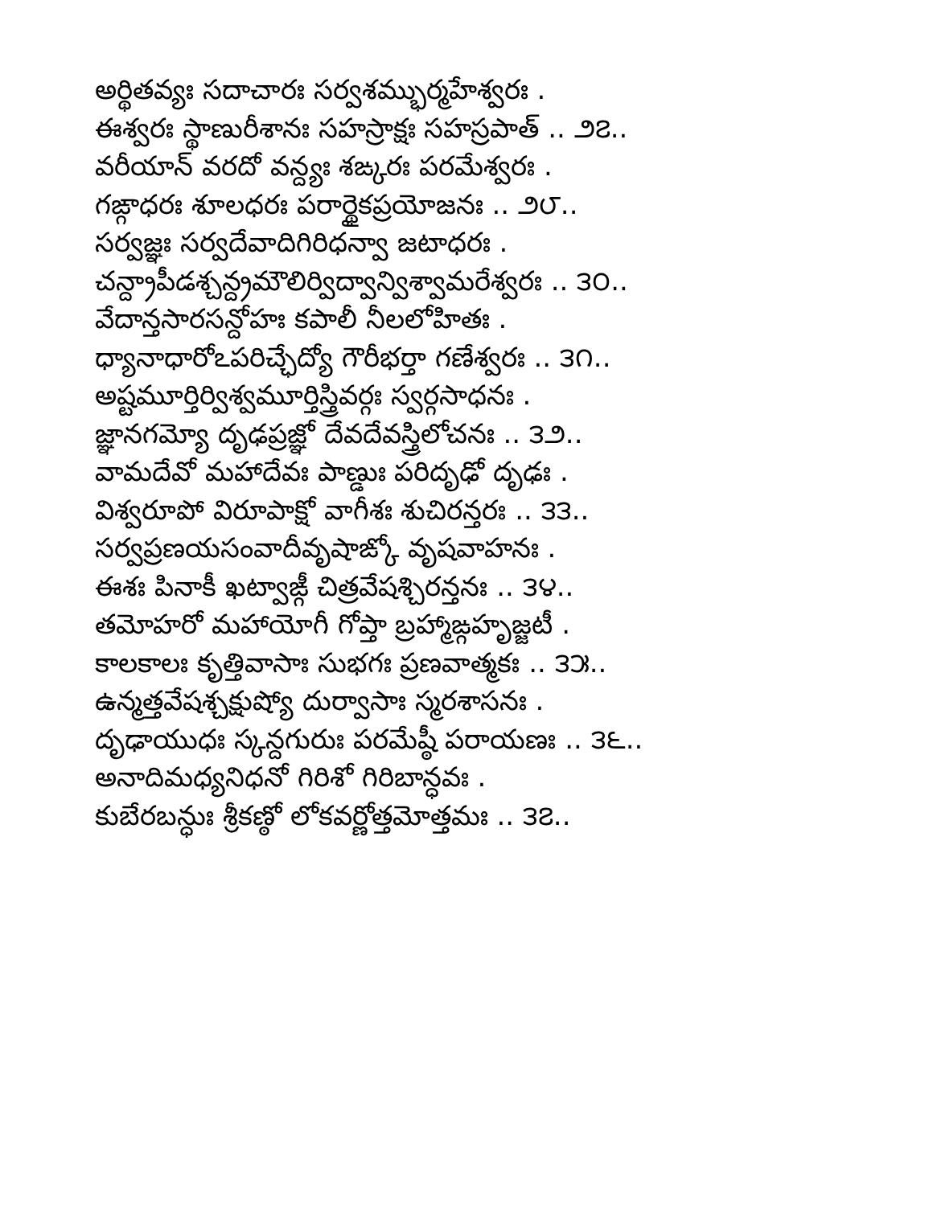అర్థితవ్యః సదాచారః సర్వశమ్భుర్మహేశ్వరః .
ఈశ్వరః స్థాణురీశానః సహస్రాక్షః సహస్రపాత్ .. ౨౭..
వరీయాన్ వరదో వన్ద్యః శఙ్కరః పరమేశ్వరః .
గఙ్గాధరః శూలధరః పరార్థైకప్రయోజనః .. ౨౮..
సర్వజ్ఞః సర్వదేవాదిగిరిధన్వా జటాధరః .
చన్ద్రాపీడశ్చన్ద్రమౌలిర్విద్వాన్విశ్వామరేశ్వరః .. ౩౦..
వేదాన్తసారసన్దోహః కపాలీ నీలలోహితః .
ధ్యానాధారోఽపరిచ్ఛేద్యో గౌరీభర్తా గణేశ్వరః .. ౩౧..
అష్టమూర్తిర్విశ్వమూర్తిస్త్రివర్గః స్వర్గసాధనః .
జ్ఞానగమ్యో దృఢప్రజ్ఞో దేవదేవస్త్రిలోచనః .. ౩౨..
వామదేవో మహాదేవః పాణ్డుః పరిదృఢో దృఢః .
విశ్వరూపో విరూపాక్షో వాగీశః శుచిరన్తరః .. ౩౩..
సర్వప్రణయసంవాదీవృషాఙ్కో వృషవాహనః .
ఈశః పినాకీ ఖట్వాఙ్గీ చిత్రవేషశ్చిరన్తనః .. ౩౪..
తమోహరో మహాయోగీ గోప్తా బ్రహ్మాఙ్గహృజ్జటీ .
కాలకాలః కృత్తివాసాః సుభగః ప్రణవాత్మకః .. ౩౫..
ఉన్మత్తవేషశ్చక్షుష్యో దుర్వాసాః స్మరశాసనః .
దృఢాయుధః స్కన్దగురుః పరమేష్ఠీ పరాయణః .. ౩౬..
అనాదిమధ్యనిధనో గిరిశో గిరిబాన్ధవః .
కుబేరబన్ధుః శ్రీకణ్ఠో లోకవర్ణోత్తమోత్తమః .. ౩౭..